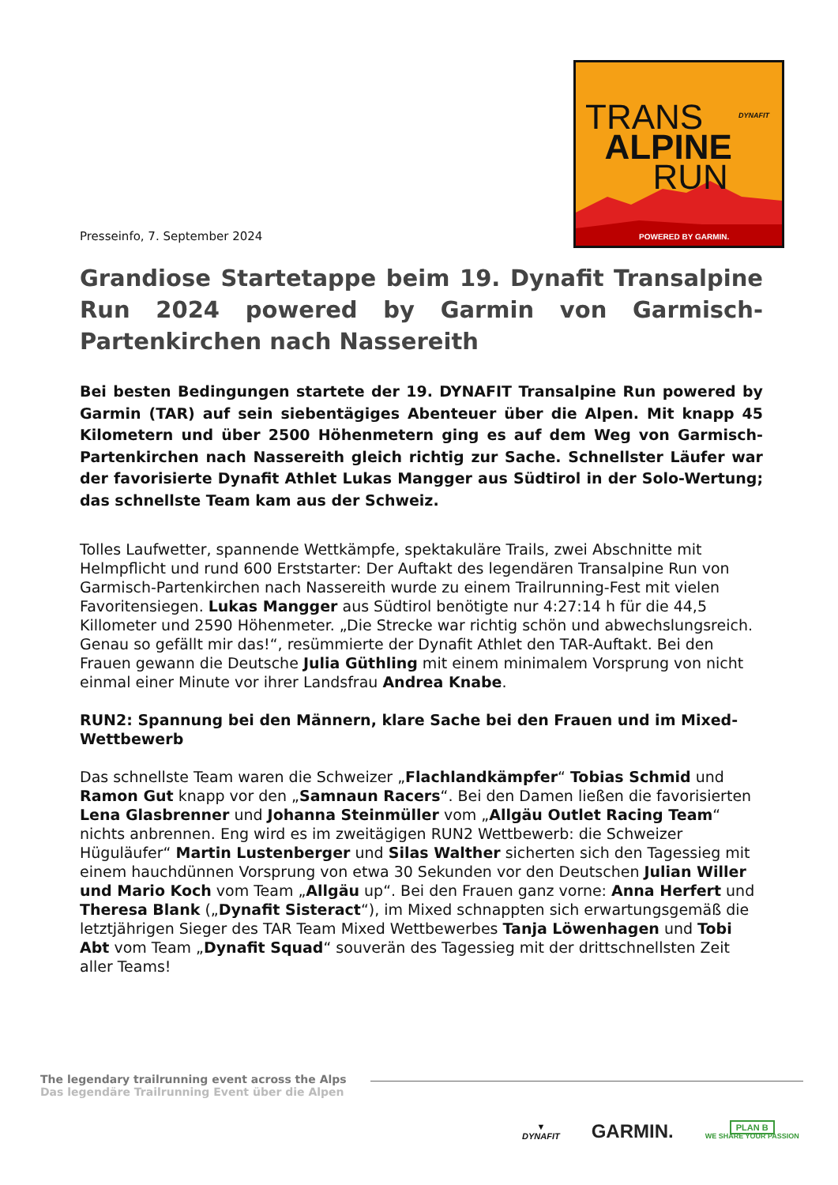Presseinfo, 7. September 2024
TRANS
ALPINE
RUN
DYNAFIT
POWERED BY GARMIN.
Grandiose Startetappe beim 19. Dynafit Transalpine Run 2024 powered by Garmin von Garmisch-Partenkirchen nach Nassereith
Bei besten Bedingungen startete der 19. DYNAFIT Transalpine Run powered by Garmin (TAR) auf sein siebentägiges Abenteuer über die Alpen. Mit knapp 45 Kilometern und über 2500 Höhenmetern ging es auf dem Weg von Garmisch-Partenkirchen nach Nassereith gleich richtig zur Sache. Schnellster Läufer war der favorisierte Dynafit Athlet Lukas Mangger aus Südtirol in der Solo-Wertung; das schnellste Team kam aus der Schweiz.
Tolles Laufwetter, spannende Wettkämpfe, spektakuläre Trails, zwei Abschnitte mit Helmpflicht und rund 600 Erststarter: Der Auftakt des legendären Transalpine Run von Garmisch-Partenkirchen nach Nassereith wurde zu einem Trailrunning-Fest mit vielen Favoritensiegen. Lukas Mangger aus Südtirol benötigte nur 4:27:14 h für die 44,5 Killometer und 2590 Höhenmeter. „Die Strecke war richtig schön und abwechslungsreich. Genau so gefällt mir das!“, resümmierte der Dynafit Athlet den TAR-Auftakt. Bei den Frauen gewann die Deutsche Julia Güthling mit einem minimalem Vorsprung von nicht einmal einer Minute vor ihrer Landsfrau Andrea Knabe.
RUN2: Spannung bei den Männern, klare Sache bei den Frauen und im Mixed-Wettbewerb
Das schnellste Team waren die Schweizer „Flachlandkämpfer“ Tobias Schmid und Ramon Gut knapp vor den „Samnaun Racers“. Bei den Damen ließen die favorisierten Lena Glasbrenner und Johanna Steinmüller vom „Allgäu Outlet Racing Team“ nichts anbrennen. Eng wird es im zweitägigen RUN2 Wettbewerb: die Schweizer Hüguläufer“ Martin Lustenberger und Silas Walther sicherten sich den Tagessieg mit einem hauchdünnen Vorsprung von etwa 30 Sekunden vor den Deutschen Julian Willer und Mario Koch vom Team „Allgäu up“. Bei den Frauen ganz vorne: Anna Herfert und Theresa Blank („Dynafit Sisteract“), im Mixed schnappten sich erwartungsgemäß die letztjährigen Sieger des TAR Team Mixed Wettbewerbes Tanja Löwenhagen und Tobi Abt vom Team „Dynafit Squad“ souverän des Tagessieg mit der drittschnellsten Zeit aller Teams!
The legendary trailrunning event across the Alps
Das legendäre Trailrunning Event über die Alpen
▼
DYNAFIT
GARMIN.
PLAN B
WE SHARE YOUR PASSION